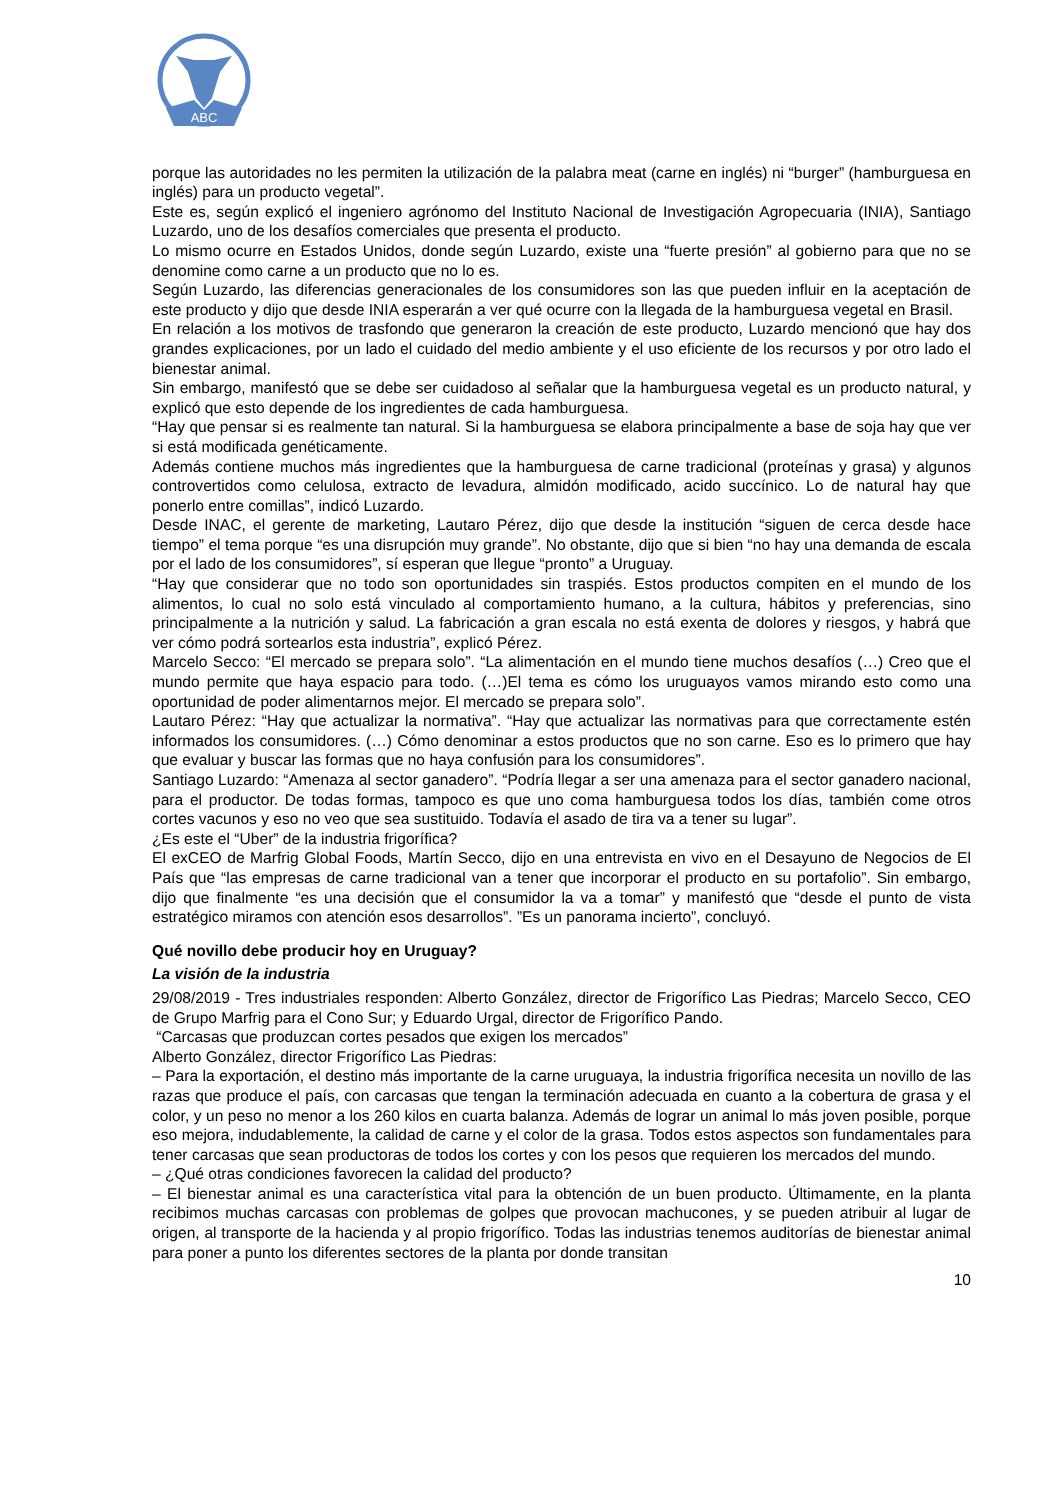ABC
porque las autoridades no les permiten la utilización de la palabra meat (carne en inglés) ni “burger” (hamburguesa en inglés) para un producto vegetal”.
Este es, según explicó el ingeniero agrónomo del Instituto Nacional de Investigación Agropecuaria (INIA), Santiago Luzardo, uno de los desafíos comerciales que presenta el producto.
Lo mismo ocurre en Estados Unidos, donde según Luzardo, existe una “fuerte presión” al gobierno para que no se denomine como carne a un producto que no lo es.
Según Luzardo, las diferencias generacionales de los consumidores son las que pueden influir en la aceptación de este producto y dijo que desde INIA esperarán a ver qué ocurre con la llegada de la hamburguesa vegetal en Brasil.
En relación a los motivos de trasfondo que generaron la creación de este producto, Luzardo mencionó que hay dos grandes explicaciones, por un lado el cuidado del medio ambiente y el uso eficiente de los recursos y por otro lado el bienestar animal.
Sin embargo, manifestó que se debe ser cuidadoso al señalar que la hamburguesa vegetal es un producto natural, y explicó que esto depende de los ingredientes de cada hamburguesa.
“Hay que pensar si es realmente tan natural. Si la hamburguesa se elabora principalmente a base de soja hay que ver si está modificada genéticamente.
Además contiene muchos más ingredientes que la hamburguesa de carne tradicional (proteínas y grasa) y algunos controvertidos como celulosa, extracto de levadura, almidón modificado, acido succínico. Lo de natural hay que ponerlo entre comillas”, indicó Luzardo.
Desde INAC, el gerente de marketing, Lautaro Pérez, dijo que desde la institución “siguen de cerca desde hace tiempo” el tema porque “es una disrupción muy grande”. No obstante, dijo que si bien “no hay una demanda de escala por el lado de los consumidores”, sí esperan que llegue “pronto” a Uruguay.
“Hay que considerar que no todo son oportunidades sin traspiés. Estos productos compiten en el mundo de los alimentos, lo cual no solo está vinculado al comportamiento humano, a la cultura, hábitos y preferencias, sino principalmente a la nutrición y salud. La fabricación a gran escala no está exenta de dolores y riesgos, y habrá que ver cómo podrá sortearlos esta industria”, explicó Pérez.
Marcelo Secco: “El mercado se prepara solo”. “La alimentación en el mundo tiene muchos desafíos (…) Creo que el mundo permite que haya espacio para todo. (…)El tema es cómo los uruguayos vamos mirando esto como una oportunidad de poder alimentarnos mejor. El mercado se prepara solo”.
Lautaro Pérez: “Hay que actualizar la normativa”. “Hay que actualizar las normativas para que correctamente estén informados los consumidores. (…) Cómo denominar a estos productos que no son carne. Eso es lo primero que hay que evaluar y buscar las formas que no haya confusión para los consumidores”.
Santiago Luzardo: “Amenaza al sector ganadero”. “Podría llegar a ser una amenaza para el sector ganadero nacional, para el productor. De todas formas, tampoco es que uno coma hamburguesa todos los días, también come otros cortes vacunos y eso no veo que sea sustituido. Todavía el asado de tira va a tener su lugar”.
¿Es este el “Uber” de la industria frigorífica?
El exCEO de Marfrig Global Foods, Martín Secco, dijo en una entrevista en vivo en el Desayuno de Negocios de El País que “las empresas de carne tradicional van a tener que incorporar el producto en su portafolio”. Sin embargo, dijo que finalmente “es una decisión que el consumidor la va a tomar” y manifestó que “desde el punto de vista estratégico miramos con atención esos desarrollos”. ”Es un panorama incierto”, concluyó.
Qué novillo debe producir hoy en Uruguay?
La visión de la industria
29/08/2019 - Tres industriales responden: Alberto González, director de Frigorífico Las Piedras; Marcelo Secco, CEO de Grupo Marfrig para el Cono Sur; y Eduardo Urgal, director de Frigorífico Pando.
“Carcasas que produzcan cortes pesados que exigen los mercados”
Alberto González, director Frigorífico Las Piedras:
– Para la exportación, el destino más importante de la carne uruguaya, la industria frigorífica necesita un novillo de las razas que produce el país, con carcasas que tengan la terminación adecuada en cuanto a la cobertura de grasa y el color, y un peso no menor a los 260 kilos en cuarta balanza. Además de lograr un animal lo más joven posible, porque eso mejora, indudablemente, la calidad de carne y el color de la grasa. Todos estos aspectos son fundamentales para tener carcasas que sean productoras de todos los cortes y con los pesos que requieren los mercados del mundo.
– ¿Qué otras condiciones favorecen la calidad del producto?
– El bienestar animal es una característica vital para la obtención de un buen producto. Últimamente, en la planta recibimos muchas carcasas con problemas de golpes que provocan machucones, y se pueden atribuir al lugar de origen, al transporte de la hacienda y al propio frigorífico. Todas las industrias tenemos auditorías de bienestar animal para poner a punto los diferentes sectores de la planta por donde transitan
10